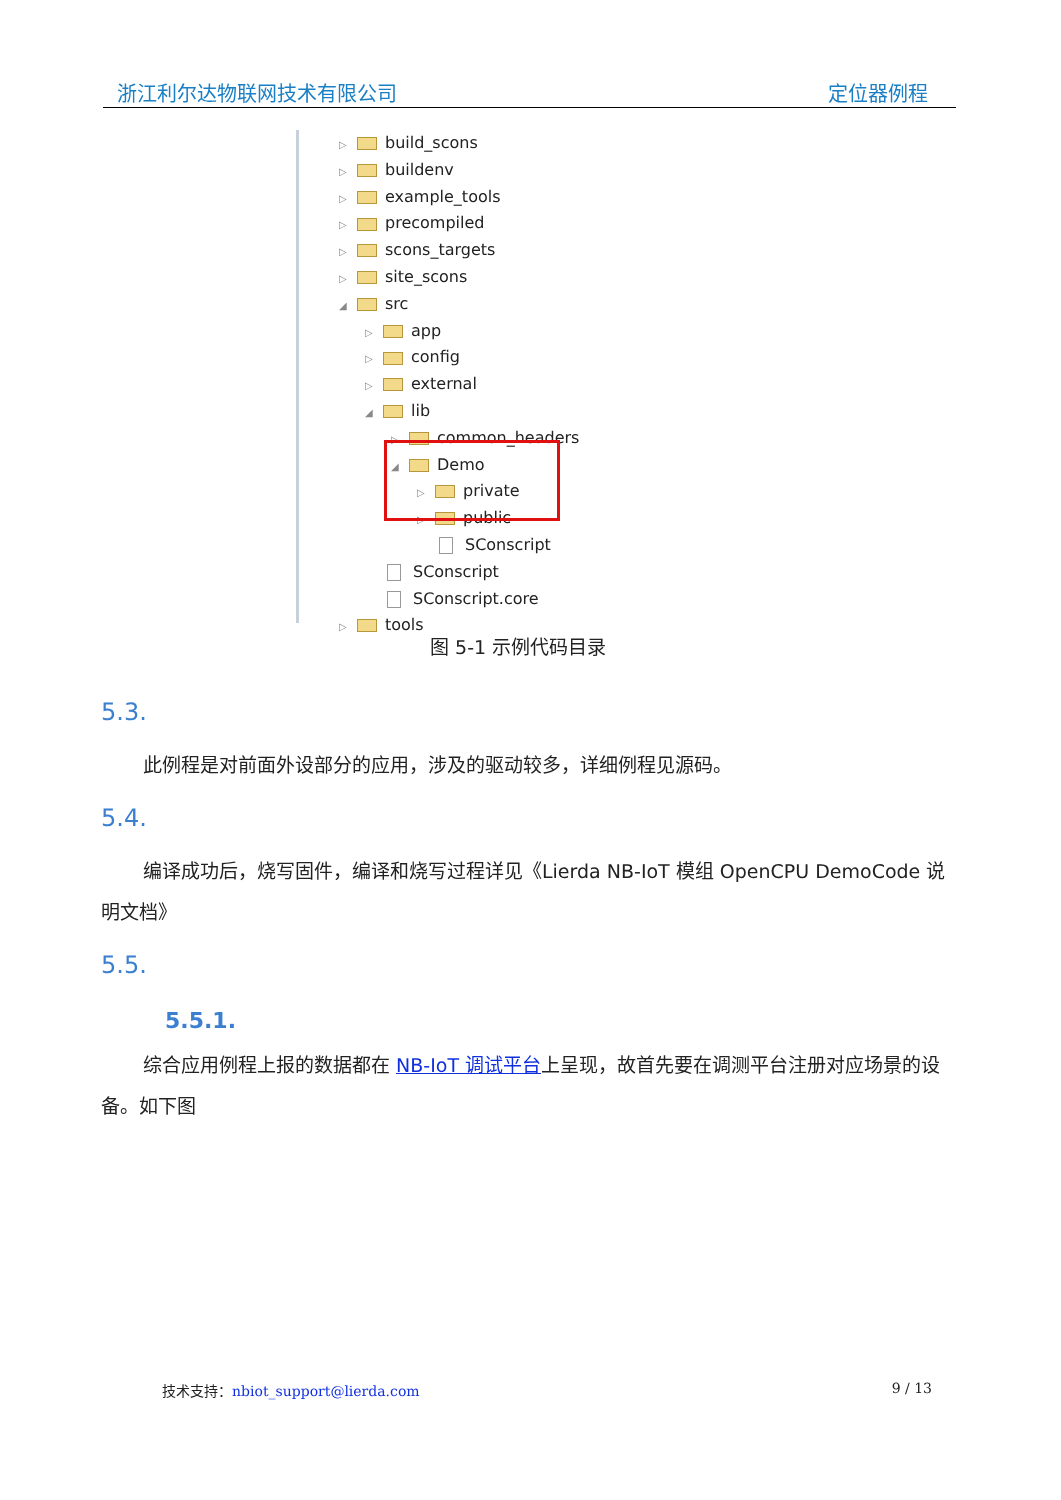浙江利尔达物联网技术有限公司 定位器例程
▷ build_scons
▷ buildenv
▷ example_tools
▷ precompiled
▷ scons_targets
▷ site_scons
◢ src
▷ app
▷ config
▷ external
◢ lib
▷ common_headers
◢ Demo
▷ private
▷ public
SConscript
SConscript
SConscript.core
▷ tools
图 5-1 示例代码目录
5.3.
此例程是对前面外设部分的应用，涉及的驱动较多，详细例程见源码。
5.4.
编译成功后，烧写固件，编译和烧写过程详见《Lierda NB-IoT 模组 OpenCPU DemoCode 说明文档》
5.5.
5.5.1.
综合应用例程上报的数据都在 NB-IoT 调试平台上呈现，故首先要在调测平台注册对应场景的设备。如下图
技术支持：nbiot_support@lierda.com 9 / 13